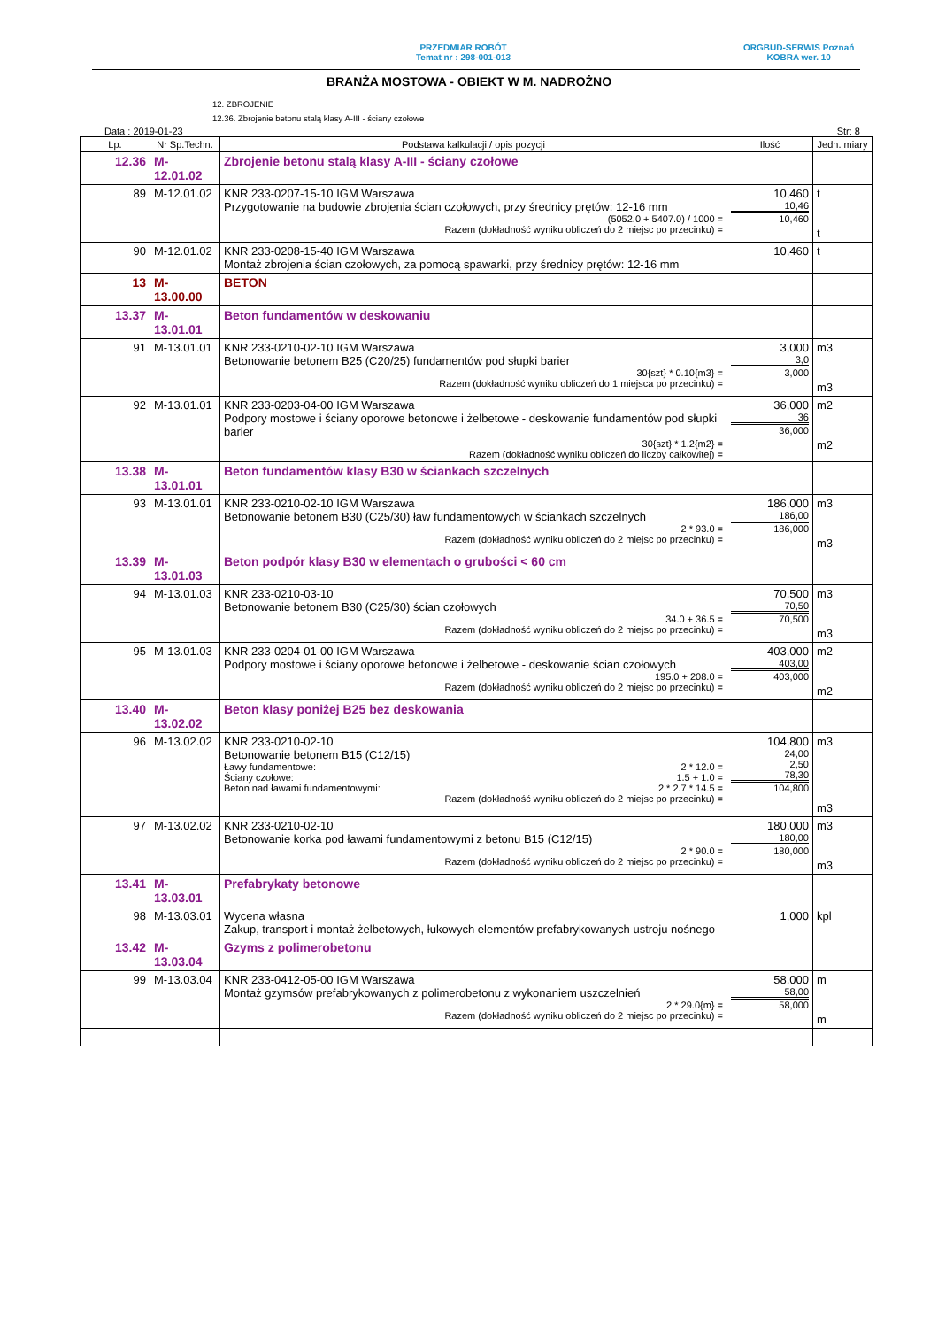PRZEDMIAR ROBÓT
Temat nr : 298-001-013
ORGBUD-SERWIS Poznań
KOBRA wer. 10
BRANŻA MOSTOWA - OBIEKT W M. NADROŻNO
12. ZBROJENIE
12.36. Zbrojenie betonu stalą klasy A-III - ściany czołowe
Data : 2019-01-23 Str: 8
| Lp. | Nr Sp.Techn. | Podstawa kalkulacji / opis pozycji | Ilość | Jedn. miary |
| --- | --- | --- | --- | --- |
| 12.36 | M-12.01.02 | Zbrojenie betonu stalą klasy A-III - ściany czołowe | | |
| 89 | M-12.01.02 | KNR 233-0207-15-10 IGM Warszawa Przygotowanie na budowie zbrojenia ścian czołowych, przy średnicy prętów: 12-16 mm (5052.0 + 5407.0) / 1000 = Razem (dokładność wyniku obliczeń do 2 miejsc po przecinku) = | 10,460 10,46 10,460 | t t |
| 90 | M-12.01.02 | KNR 233-0208-15-40 IGM Warszawa Montaż zbrojenia ścian czołowych, za pomocą spawarki, przy średnicy prętów: 12-16 mm | 10,460 | t |
| 13 | M-13.00.00 | BETON | | |
| 13.37 | M-13.01.01 | Beton fundamentów w deskowaniu | | |
| 91 | M-13.01.01 | KNR 233-0210-02-10 IGM Warszawa Betonowanie betonem B25 (C20/25) fundamentów pod słupki barier 30{szt} * 0.10{m3} = Razem (dokładność wyniku obliczeń do 1 miejsca po przecinku) = | 3,000 3,0 3,000 | m3 m3 |
| 92 | M-13.01.01 | KNR 233-0203-04-00 IGM Warszawa Podpory mostowe i ściany oporowe betonowe i żelbetowe - deskowanie fundamentów pod słupki barier 30{szt} * 1.2{m2} = Razem (dokładność wyniku obliczeń do liczby całkowitej) = | 36,000 36 36,000 | m2 m2 |
| 13.38 | M-13.01.01 | Beton fundamentów klasy B30 w ściankach szczelnych | | |
| 93 | M-13.01.01 | KNR 233-0210-02-10 IGM Warszawa Betonowanie betonem B30 (C25/30) ław fundamentowych w ściankach szczelnych 2 * 93.0 = Razem (dokładność wyniku obliczeń do 2 miejsc po przecinku) = | 186,000 186,00 186,000 | m3 m3 |
| 13.39 | M-13.01.03 | Beton podpór klasy B30 w elementach o grubości < 60 cm | | |
| 94 | M-13.01.03 | KNR 233-0210-03-10 Betonowanie betonem B30 (C25/30) ścian czołowych 34.0 + 36.5 = Razem (dokładność wyniku obliczeń do 2 miejsc po przecinku) = | 70,500 70,50 70,500 | m3 m3 |
| 95 | M-13.01.03 | KNR 233-0204-01-00 IGM Warszawa Podpory mostowe i ściany oporowe betonowe i żelbetowe - deskowanie ścian czołowych 195.0 + 208.0 = Razem (dokładność wyniku obliczeń do 2 miejsc po przecinku) = | 403,000 403,00 403,000 | m2 m2 |
| 13.40 | M-13.02.02 | Beton klasy poniżej B25 bez deskowania | | |
| 96 | M-13.02.02 | KNR 233-0210-02-10 Betonowanie betonem B15 (C12/15) Ławy fundamentowe: 2 * 12.0 = Ściany czołowe: 1.5 + 1.0 = Beton nad ławami fundamentowymi: 2 * 2.7 * 14.5 = Razem (dokładność wyniku obliczeń do 2 miejsc po przecinku) = | 104,800 24,00 2,50 78,30 104,800 | m3 m3 |
| 97 | M-13.02.02 | KNR 233-0210-02-10 Betonowanie korka pod ławami fundamentowymi z betonu B15 (C12/15) 2 * 90.0 = Razem (dokładność wyniku obliczeń do 2 miejsc po przecinku) = | 180,000 180,00 180,000 | m3 m3 |
| 13.41 | M-13.03.01 | Prefabrykaty betonowe | | |
| 98 | M-13.03.01 | Wycena własna Zakup, transport i montaż żelbetowych, łukowych elementów prefabrykowanych ustroju nośnego | 1,000 | kpl |
| 13.42 | M-13.03.04 | Gzyms z polimerobetonu | | |
| 99 | M-13.03.04 | KNR 233-0412-05-00 IGM Warszawa Montaż gzymsów prefabrykowanych z polimerobetonu z wykonaniem uszczelnień 2 * 29.0{m} = Razem (dokładność wyniku obliczeń do 2 miejsc po przecinku) = | 58,000 58,00 58,000 | m m |